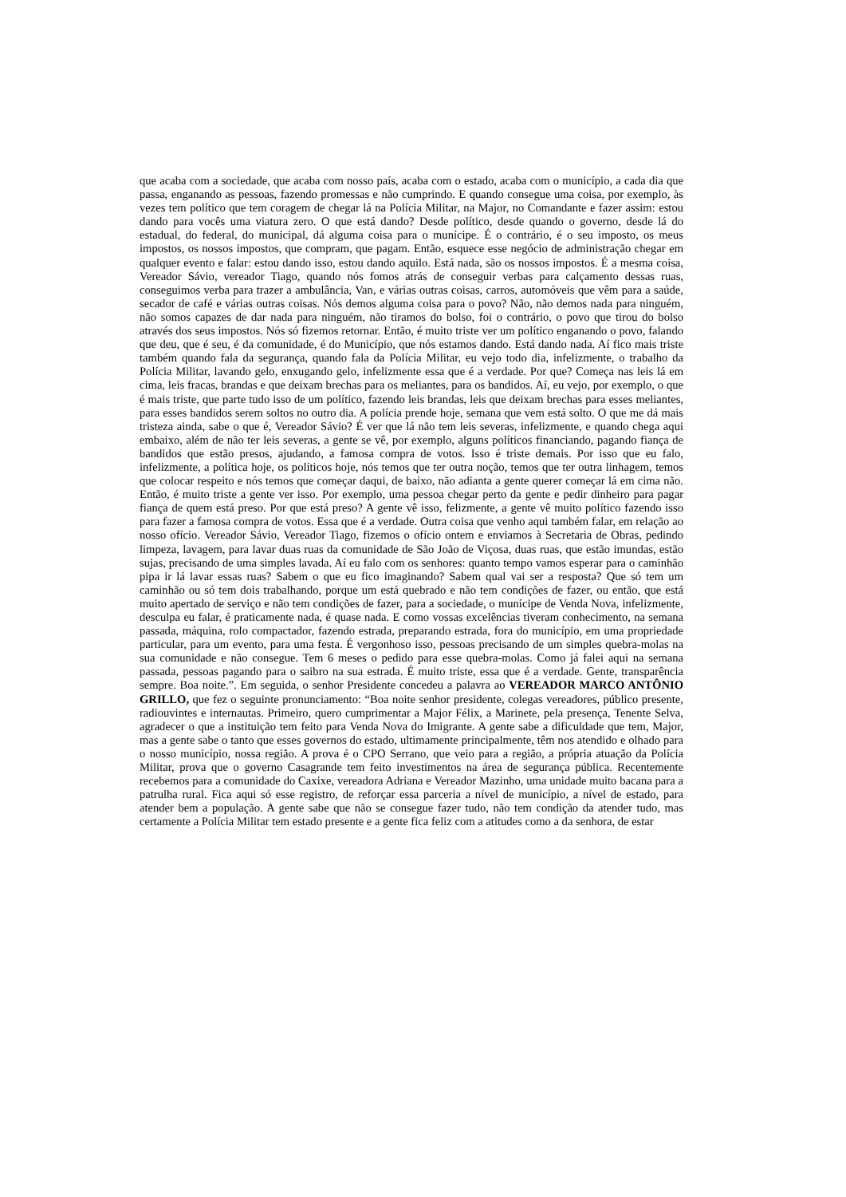que acaba com a sociedade, que acaba com nosso país, acaba com o estado, acaba com o município, a cada dia que passa, enganando as pessoas, fazendo promessas e não cumprindo. E quando consegue uma coisa, por exemplo, às vezes tem político que tem coragem de chegar lá na Polícia Militar, na Major, no Comandante e fazer assim: estou dando para vocês uma viatura zero. O que está dando? Desde político, desde quando o governo, desde lá do estadual, do federal, do municipal, dá alguma coisa para o munícipe. É o contrário, é o seu imposto, os meus impostos, os nossos impostos, que compram, que pagam. Então, esquece esse negócio de administração chegar em qualquer evento e falar: estou dando isso, estou dando aquilo. Está nada, são os nossos impostos. É a mesma coisa, Vereador Sávio, vereador Tiago, quando nós fomos atrás de conseguir verbas para calçamento dessas ruas, conseguimos verba para trazer a ambulância, Van, e várias outras coisas, carros, automóveis que vêm para a saúde, secador de café e várias outras coisas. Nós demos alguma coisa para o povo? Não, não demos nada para ninguém, não somos capazes de dar nada para ninguém, não tiramos do bolso, foi o contrário, o povo que tirou do bolso através dos seus impostos. Nós só fizemos retornar. Então, é muito triste ver um político enganando o povo, falando que deu, que é seu, é da comunidade, é do Município, que nós estamos dando. Está dando nada. Aí fico mais triste também quando fala da segurança, quando fala da Polícia Militar, eu vejo todo dia, infelizmente, o trabalho da Polícia Militar, lavando gelo, enxugando gelo, infelizmente essa que é a verdade. Por que? Começa nas leis lá em cima, leis fracas, brandas e que deixam brechas para os meliantes, para os bandidos. Aí, eu vejo, por exemplo, o que é mais triste, que parte tudo isso de um político, fazendo leis brandas, leis que deixam brechas para esses meliantes, para esses bandidos serem soltos no outro dia. A polícia prende hoje, semana que vem está solto. O que me dá mais tristeza ainda, sabe o que é, Vereador Sávio? É ver que lá não tem leis severas, infelizmente, e quando chega aqui embaixo, além de não ter leis severas, a gente se vê, por exemplo, alguns políticos financiando, pagando fiança de bandidos que estão presos, ajudando, a famosa compra de votos. Isso é triste demais. Por isso que eu falo, infelizmente, a política hoje, os políticos hoje, nós temos que ter outra noção, temos que ter outra linhagem, temos que colocar respeito e nós temos que começar daqui, de baixo, não adianta a gente querer começar lá em cima não. Então, é muito triste a gente ver isso. Por exemplo, uma pessoa chegar perto da gente e pedir dinheiro para pagar fiança de quem está preso. Por que está preso? A gente vê isso, felizmente, a gente vê muito político fazendo isso para fazer a famosa compra de votos. Essa que é a verdade. Outra coisa que venho aqui também falar, em relação ao nosso ofício. Vereador Sávio, Vereador Tiago, fizemos o ofício ontem e enviamos à Secretaria de Obras, pedindo limpeza, lavagem, para lavar duas ruas da comunidade de São João de Viçosa, duas ruas, que estão imundas, estão sujas, precisando de uma simples lavada. Aí eu falo com os senhores: quanto tempo vamos esperar para o caminhão pipa ir lá lavar essas ruas? Sabem o que eu fico imaginando? Sabem qual vai ser a resposta? Que só tem um caminhão ou só tem dois trabalhando, porque um está quebrado e não tem condições de fazer, ou então, que está muito apertado de serviço e não tem condições de fazer, para a sociedade, o munícipe de Venda Nova, infelizmente, desculpa eu falar, é praticamente nada, é quase nada. E como vossas excelências tiveram conhecimento, na semana passada, máquina, rolo compactador, fazendo estrada, preparando estrada, fora do município, em uma propriedade particular, para um evento, para uma festa. É vergonhoso isso, pessoas precisando de um simples quebra-molas na sua comunidade e não consegue. Tem 6 meses o pedido para esse quebra-molas. Como já falei aqui na semana passada, pessoas pagando para o saibro na sua estrada. É muito triste, essa que é a verdade. Gente, transparência sempre. Boa noite.”. Em seguida, o senhor Presidente concedeu a palavra ao VEREADOR MARCO ANTÔNIO GRILLO, que fez o seguinte pronunciamento: “Boa noite senhor presidente, colegas vereadores, público presente, radiouvintes e internautas. Primeiro, quero cumprimentar a Major Félix, a Marinete, pela presença, Tenente Selva, agradecer o que a instituição tem feito para Venda Nova do Imigrante. A gente sabe a dificuldade que tem, Major, mas a gente sabe o tanto que esses governos do estado, ultimamente principalmente, têm nos atendido e olhado para o nosso município, nossa região. A prova é o CPO Serrano, que veio para a região, a própria atuação da Polícia Militar, prova que o governo Casagrande tem feito investimentos na área de segurança pública. Recentemente recebemos para a comunidade do Caxixe, vereadora Adriana e Vereador Mazinho, uma unidade muito bacana para a patrulha rural. Fica aqui só esse registro, de reforçar essa parceria a nível de município, a nível de estado, para atender bem a população. A gente sabe que não se consegue fazer tudo, não tem condição da atender tudo, mas certamente a Polícia Militar tem estado presente e a gente fica feliz com a atitudes como a da senhora, de estar